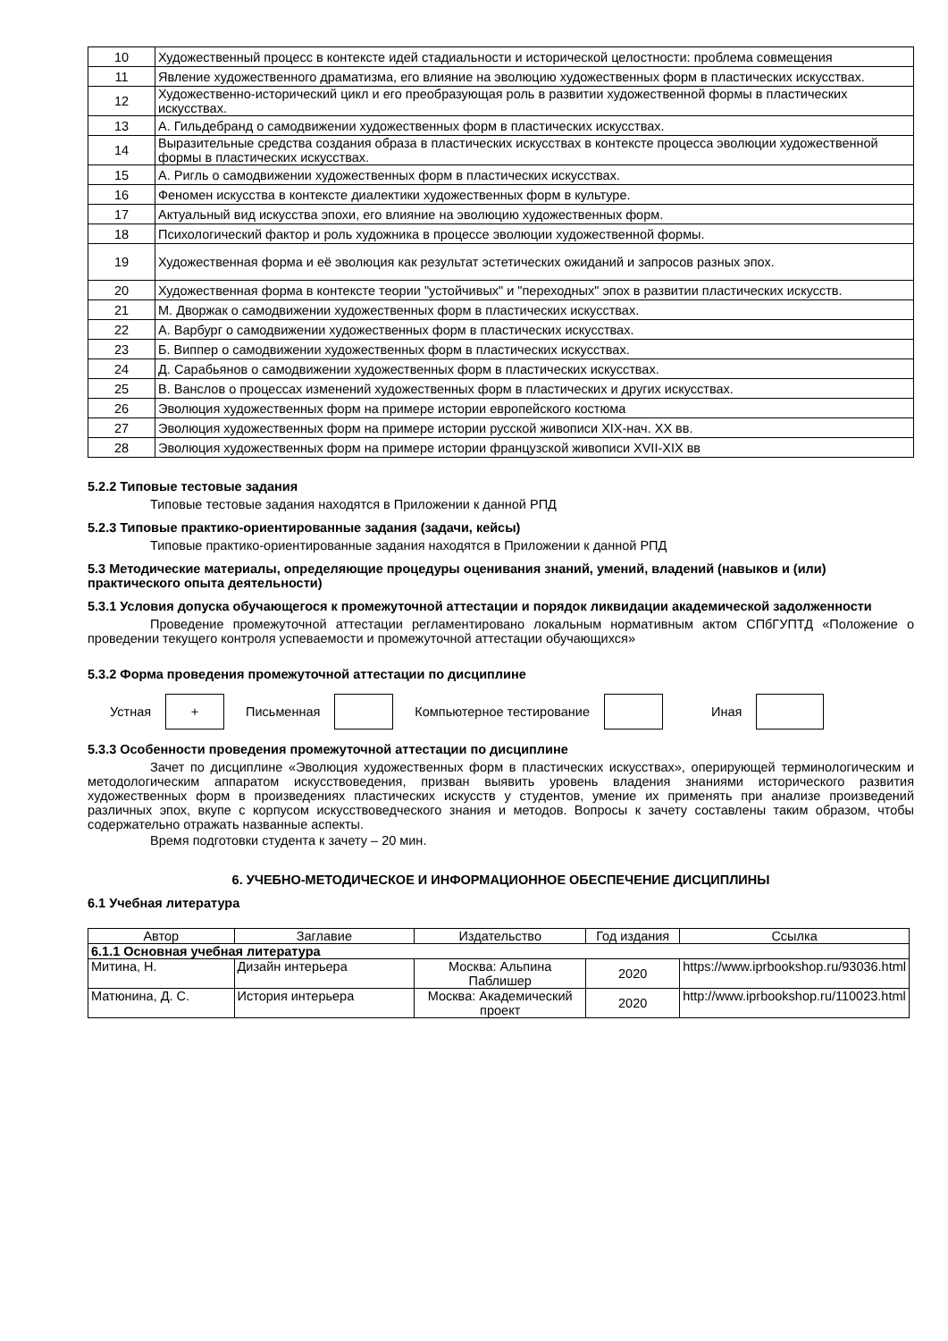| 10 | Художественный процесс в контексте идей стадиальности и исторической целостности: проблема совмещения |
| 11 | Явление художественного драматизма, его влияние на эволюцию художественных форм в пластических искусствах. |
| 12 | Художественно-исторический цикл и его преобразующая роль в развитии художественной формы в пластических искусствах. |
| 13 | А. Гильдебранд о самодвижении художественных форм в пластических искусствах. |
| 14 | Выразительные средства создания образа в пластических искусствах в контексте процесса эволюции художественной формы в пластических искусствах. |
| 15 | А. Ригль о самодвижении художественных форм в пластических искусствах. |
| 16 | Феномен искусства в контексте диалектики художественных форм в культуре. |
| 17 | Актуальный вид искусства эпохи, его влияние на эволюцию художественных форм. |
| 18 | Психологический фактор и роль художника в процессе эволюции художественной формы. |
| 19 | Художественная форма и её эволюция как результат эстетических ожиданий и запросов разных эпох. |
| 20 | Художественная форма в контексте теории "устойчивых" и "переходных" эпох в развитии пластических искусств. |
| 21 | М. Дворжак о самодвижении художественных форм в пластических искусствах. |
| 22 | А. Варбург о самодвижении художественных форм в пластических искусствах. |
| 23 | Б. Виппер о самодвижении художественных форм в пластических искусствах. |
| 24 | Д. Сарабьянов о самодвижении художественных форм в пластических искусствах. |
| 25 | В. Ванслов о процессах изменений художественных форм в пластических и других искусствах. |
| 26 | Эволюция художественных форм на примере истории европейского костюма |
| 27 | Эволюция художественных форм на примере истории русской живописи XIX-нач. XX вв. |
| 28 | Эволюция художественных форм на примере истории французской живописи XVII-XIX вв |
5.2.2 Типовые тестовые задания
Типовые тестовые задания находятся в Приложении к данной РПД
5.2.3 Типовые практико-ориентированные задания (задачи, кейсы)
Типовые практико-ориентированные задания находятся в Приложении к данной РПД
5.3 Методические материалы, определяющие процедуры оценивания знаний, умений, владений (навыков и (или) практического опыта деятельности)
5.3.1 Условия допуска обучающегося к промежуточной аттестации и порядок ликвидации академической задолженности
Проведение промежуточной аттестации регламентировано локальным нормативным актом СПбГУПТД «Положение о проведении текущего контроля успеваемости и промежуточной аттестации обучающихся»
5.3.2 Форма проведения промежуточной аттестации по дисциплине
Устная + Письменная Компьютерное тестирование Иная
5.3.3 Особенности проведения промежуточной аттестации по дисциплине
Зачет по дисциплине «Эволюция художественных форм в пластических искусствах», оперирующей терминологическим и методологическим аппаратом искусствоведения, призван выявить уровень владения знаниями исторического развития художественных форм в произведениях пластических искусств у студентов, умение их применять при анализе произведений различных эпох, вкупе с корпусом искусствоведческого знания и методов. Вопросы к зачету составлены таким образом, чтобы содержательно отражать названные аспекты.
Время подготовки студента к зачету – 20 мин.
6. УЧЕБНО-МЕТОДИЧЕСКОЕ И ИНФОРМАЦИОННОЕ ОБЕСПЕЧЕНИЕ ДИСЦИПЛИНЫ
6.1 Учебная литература
| Автор | Заглавие | Издательство | Год издания | Ссылка |
| --- | --- | --- | --- | --- |
| 6.1.1 Основная учебная литература | | | | |
| Митина, Н. | Дизайн интерьера | Москва: Альпина Паблишер | 2020 | https://www.iprbookshop.ru/93036.html |
| Матюнина, Д. С. | История интерьера | Москва: Академический проект | 2020 | http://www.iprbookshop.ru/110023.html |